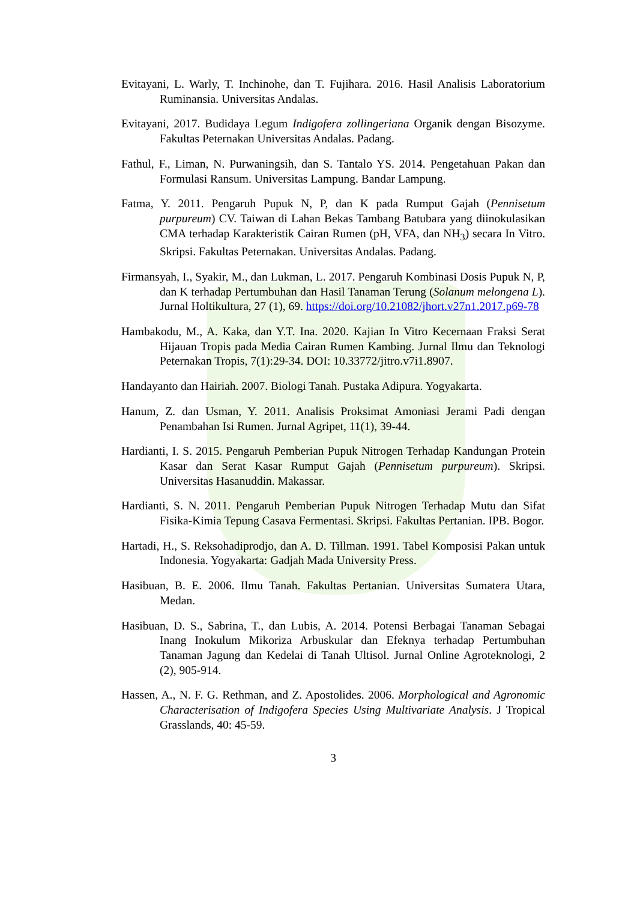Evitayani, L. Warly, T. Inchinohe, dan T. Fujihara. 2016. Hasil Analisis Laboratorium Ruminansia. Universitas Andalas.
Evitayani, 2017. Budidaya Legum Indigofera zollingeriana Organik dengan Bisozyme. Fakultas Peternakan Universitas Andalas. Padang.
Fathul, F., Liman, N. Purwaningsih, dan S. Tantalo YS. 2014. Pengetahuan Pakan dan Formulasi Ransum. Universitas Lampung. Bandar Lampung.
Fatma, Y. 2011. Pengaruh Pupuk N, P, dan K pada Rumput Gajah (Pennisetum purpureum) CV. Taiwan di Lahan Bekas Tambang Batubara yang diinokulasikan CMA terhadap Karakteristik Cairan Rumen (pH, VFA, dan NH<sub>3</sub>) secara In Vitro. Skripsi. Fakultas Peternakan. Universitas Andalas. Padang.
Firmansyah, I., Syakir, M., dan Lukman, L. 2017. Pengaruh Kombinasi Dosis Pupuk N, P, dan K terhadap Pertumbuhan dan Hasil Tanaman Terung (Solanum melongena L). Jurnal Holtikultura, 27 (1), 69. https://doi.org/10.21082/jhort.v27n1.2017.p69-78
Hambakodu, M., A. Kaka, dan Y.T. Ina. 2020. Kajian In Vitro Kecernaan Fraksi Serat Hijauan Tropis pada Media Cairan Rumen Kambing. Jurnal Ilmu dan Teknologi Peternakan Tropis, 7(1):29-34. DOI: 10.33772/jitro.v7i1.8907.
Handayanto dan Hairiah. 2007. Biologi Tanah. Pustaka Adipura. Yogyakarta.
Hanum, Z. dan Usman, Y. 2011. Analisis Proksimat Amoniasi Jerami Padi dengan Penambahan Isi Rumen. Jurnal Agripet, 11(1), 39-44.
Hardianti, I. S. 2015. Pengaruh Pemberian Pupuk Nitrogen Terhadap Kandungan Protein Kasar dan Serat Kasar Rumput Gajah (Pennisetum purpureum). Skripsi. Universitas Hasanuddin. Makassar.
Hardianti, S. N. 2011. Pengaruh Pemberian Pupuk Nitrogen Terhadap Mutu dan Sifat Fisika-Kimia Tepung Casava Fermentasi. Skripsi. Fakultas Pertanian. IPB. Bogor.
Hartadi, H., S. Reksohadiprodjo, dan A. D. Tillman. 1991. Tabel Komposisi Pakan untuk Indonesia. Yogyakarta: Gadjah Mada University Press.
Hasibuan, B. E. 2006. Ilmu Tanah. Fakultas Pertanian. Universitas Sumatera Utara, Medan.
Hasibuan, D. S., Sabrina, T., dan Lubis, A. 2014. Potensi Berbagai Tanaman Sebagai Inang Inokulum Mikoriza Arbuskular dan Efeknya terhadap Pertumbuhan Tanaman Jagung dan Kedelai di Tanah Ultisol. Jurnal Online Agroteknologi, 2 (2), 905-914.
Hassen, A., N. F. G. Rethman, and Z. Apostolides. 2006. Morphological and Agronomic Characterisation of Indigofera Species Using Multivariate Analysis. J Tropical Grasslands, 40: 45-59.
3